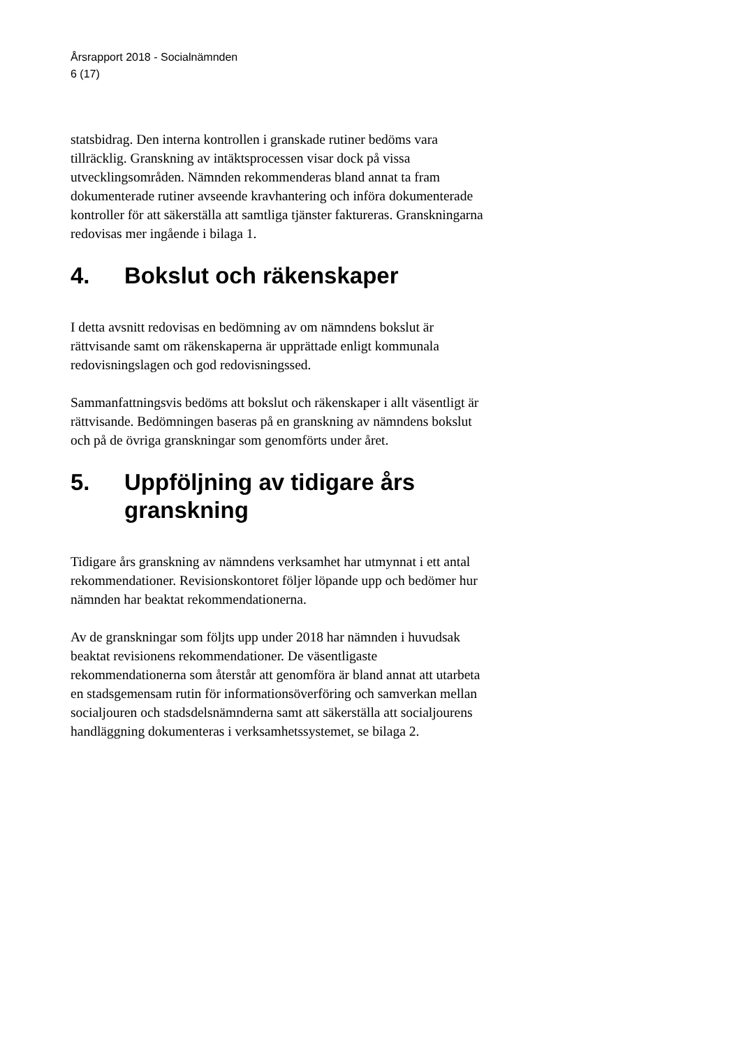Årsrapport 2018 - Socialnämnden
6 (17)
statsbidrag. Den interna kontrollen i granskade rutiner bedöms vara tillräcklig. Granskning av intäktsprocessen visar dock på vissa utvecklingsområden. Nämnden rekommenderas bland annat ta fram dokumenterade rutiner avseende kravhantering och införa dokumenterade kontroller för att säkerställa att samtliga tjänster faktureras. Granskningarna redovisas mer ingående i bilaga 1.
4. Bokslut och räkenskaper
I detta avsnitt redovisas en bedömning av om nämndens bokslut är rättvisande samt om räkenskaperna är upprättade enligt kommunala redovisningslagen och god redovisningssed.
Sammanfattningsvis bedöms att bokslut och räkenskaper i allt väsentligt är rättvisande. Bedömningen baseras på en granskning av nämndens bokslut och på de övriga granskningar som genomförts under året.
5. Uppföljning av tidigare års
granskning
Tidigare års granskning av nämndens verksamhet har utmynnat i ett antal rekommendationer. Revisionskontoret följer löpande upp och bedömer hur nämnden har beaktat rekommendationerna.
Av de granskningar som följts upp under 2018 har nämnden i huvudsak beaktat revisionens rekommendationer. De väsentligaste rekommendationerna som återstår att genomföra är bland annat att utarbeta en stadsgemensam rutin för informationsöverföring och samverkan mellan socialjouren och stadsdelsnämnderna samt att säkerställa att socialjourens handläggning dokumenteras i verksamhetssystemet, se bilaga 2.